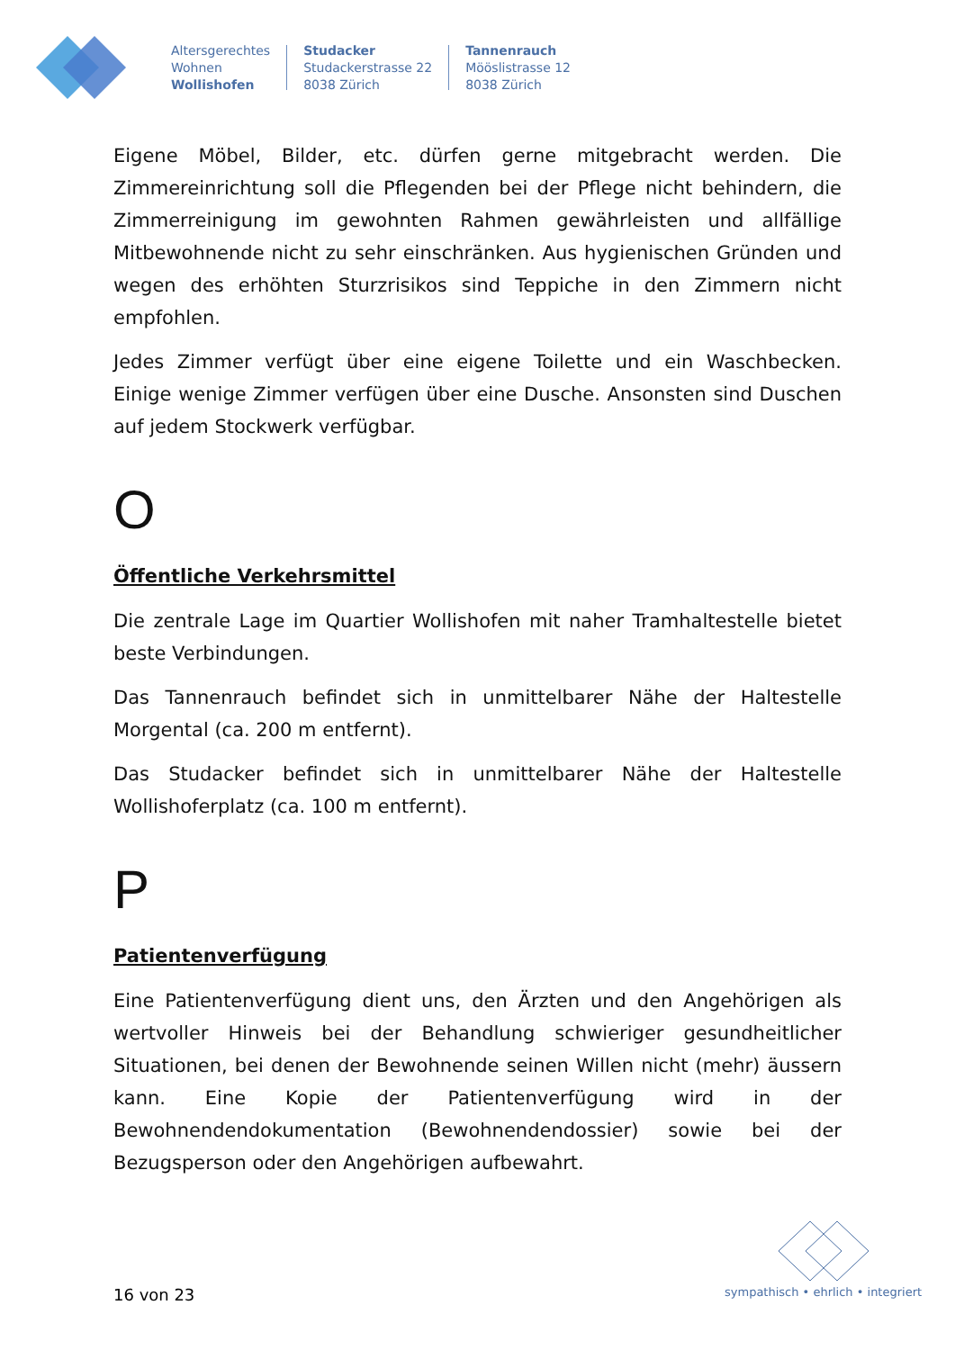Altersgerechtes
Wohnen
Wollishofen
Studacker
Studackerstrasse 22
8038 Zürich
Tannenrauch
Mööslistrasse 12
8038 Zürich
Eigene Möbel, Bilder, etc. dürfen gerne mitgebracht werden. Die Zimmereinrichtung soll die Pflegenden bei der Pflege nicht behindern, die Zimmerreinigung im gewohnten Rahmen gewährleisten und allfällige Mitbewohnende nicht zu sehr einschränken. Aus hygienischen Gründen und wegen des erhöhten Sturzrisikos sind Teppiche in den Zimmern nicht empfohlen.
Jedes Zimmer verfügt über eine eigene Toilette und ein Waschbecken. Einige wenige Zimmer verfügen über eine Dusche. Ansonsten sind Duschen auf jedem Stockwerk verfügbar.
O
Öffentliche Verkehrsmittel
Die zentrale Lage im Quartier Wollishofen mit naher Tramhaltestelle bietet beste Verbindungen.
Das Tannenrauch befindet sich in unmittelbarer Nähe der Haltestelle Morgental (ca. 200 m entfernt).
Das Studacker befindet sich in unmittelbarer Nähe der Haltestelle Wollishoferplatz (ca. 100 m entfernt).
P
Patientenverfügung
Eine Patientenverfügung dient uns, den Ärzten und den Angehörigen als wertvoller Hinweis bei der Behandlung schwieriger gesundheitlicher Situationen, bei denen der Bewohnende seinen Willen nicht (mehr) äussern kann. Eine Kopie der Patientenverfügung wird in der Bewohnendendokumentation (Bewohnendendossier) sowie bei der Bezugsperson oder den Angehörigen aufbewahrt.
16 von 23
sympathisch • ehrlich • integriert